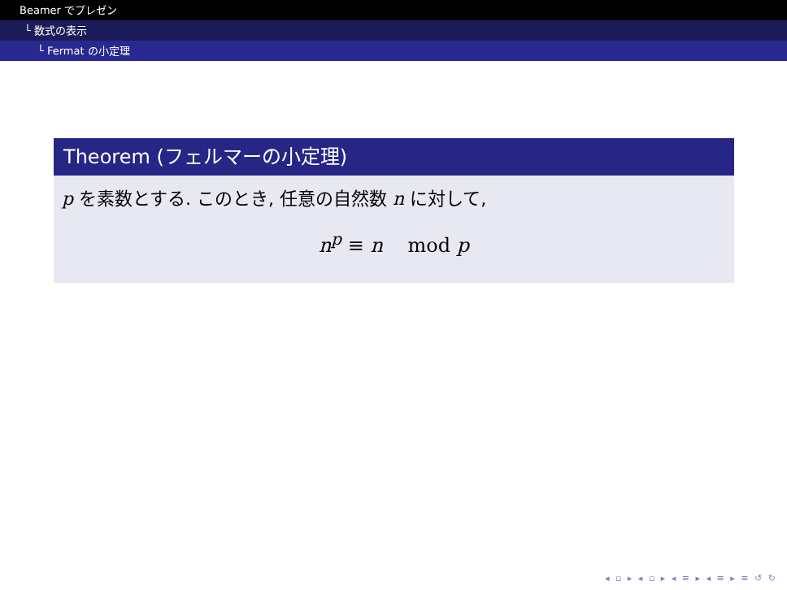Beamer でプレゼン
└ 数式の表示
└ Fermat の小定理
Theorem (フェルマーの小定理)
p を素数とする. このとき, 任意の自然数 n に対して,
n<sup>p</sup> ≡ n mod p
◂ ▫ ▸ ◂ ▫ ▸ ◂ ≡ ▸ ◂ ≡ ▸ ≡ ↺ ↻